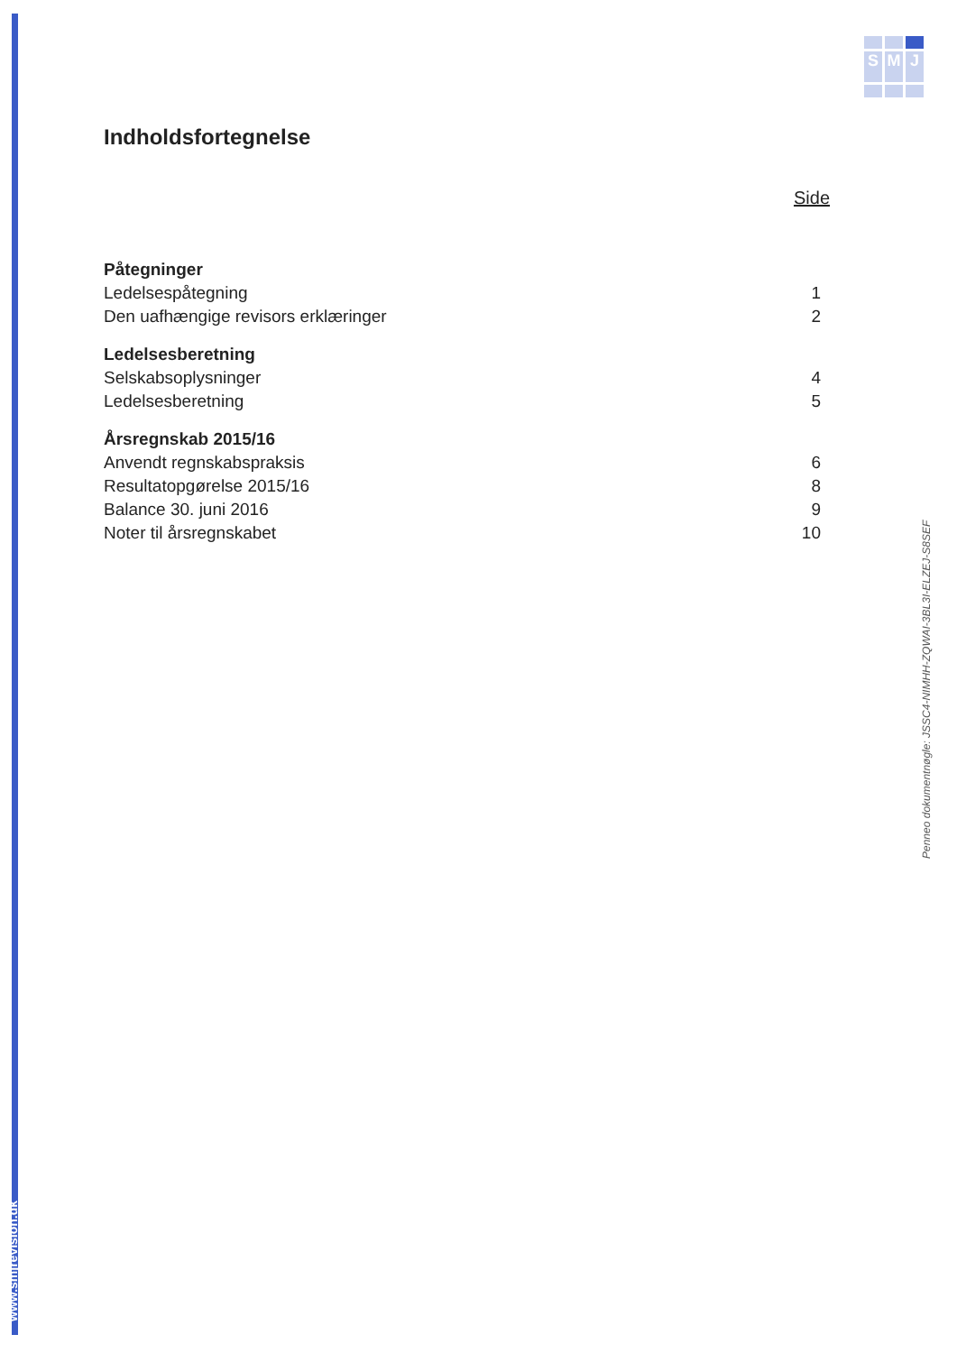www.smjrevision.dk
S
M
J
Indholdsfortegnelse
Side
Påtegninger
Ledelsespåtegning 1
Den uafhængige revisors erklæringer 2
Ledelsesberetning
Selskabsoplysninger 4
Ledelsesberetning 5
Årsregnskab 2015/16
Anvendt regnskabspraksis 6
Resultatopgørelse 2015/16 8
Balance 30. juni 2016 9
Noter til årsregnskabet 10
Penneo dokumentnøgle: JSSC4-NIMHH-ZQWAI-3BL3I-ELZEJ-S8SEF